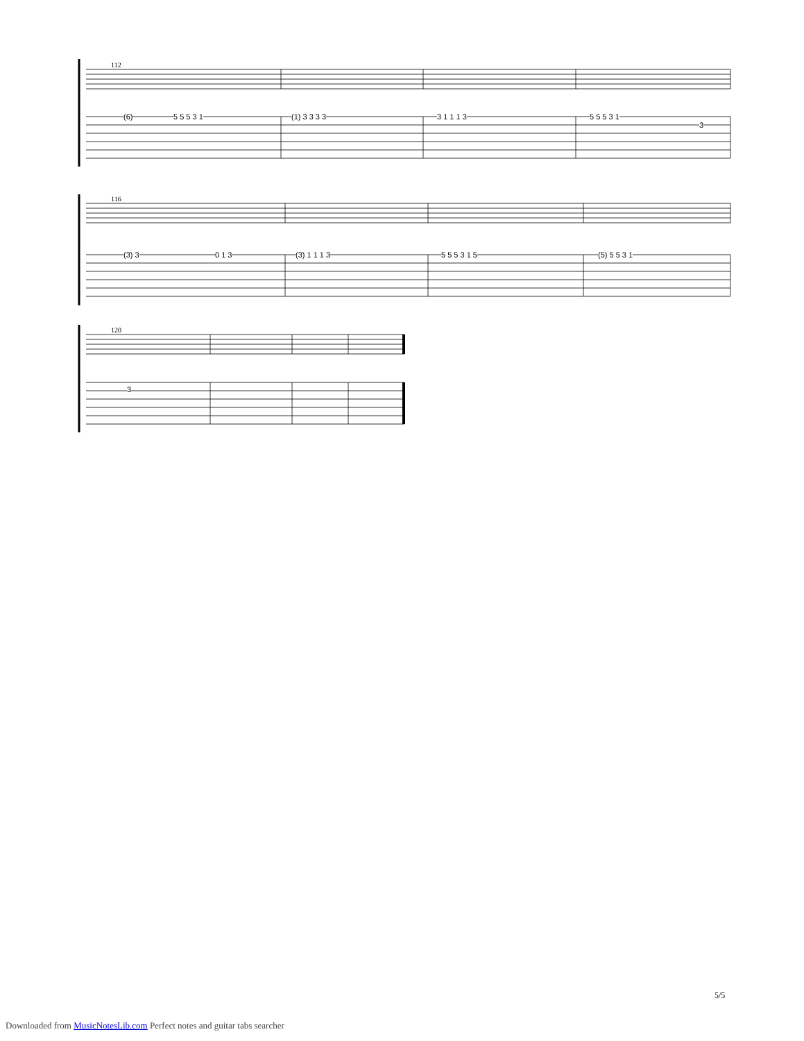112
116
120
(6) 5 5 5 3 1 (1) 3 3 3 3 3 1 1 1 3 5 5 5 3 1
3
(3) 3 0 1 3 (3) 1 1 1 3 5 5 5 3 1 5 (5) 5 5 3 1
3
5/5
Downloaded from MusicNotesLib.com Perfect notes and guitar tabs searcher